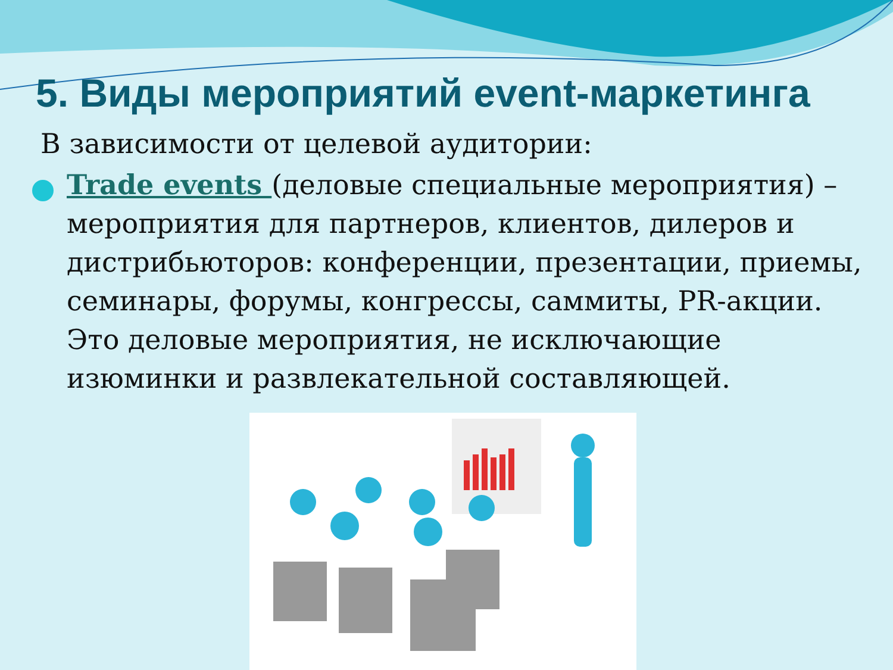5. Виды мероприятий event-маркетинга
В зависимости от целевой аудитории:
Trade events (деловые специальные мероприятия) – мероприятия для партнеров, клиентов, дилеров и дистрибьюторов: конференции, презентации, приемы, семинары, форумы, конгрессы, саммиты, PR-акции. Это деловые мероприятия, не исключающие изюминки и развлекательной составляющей.